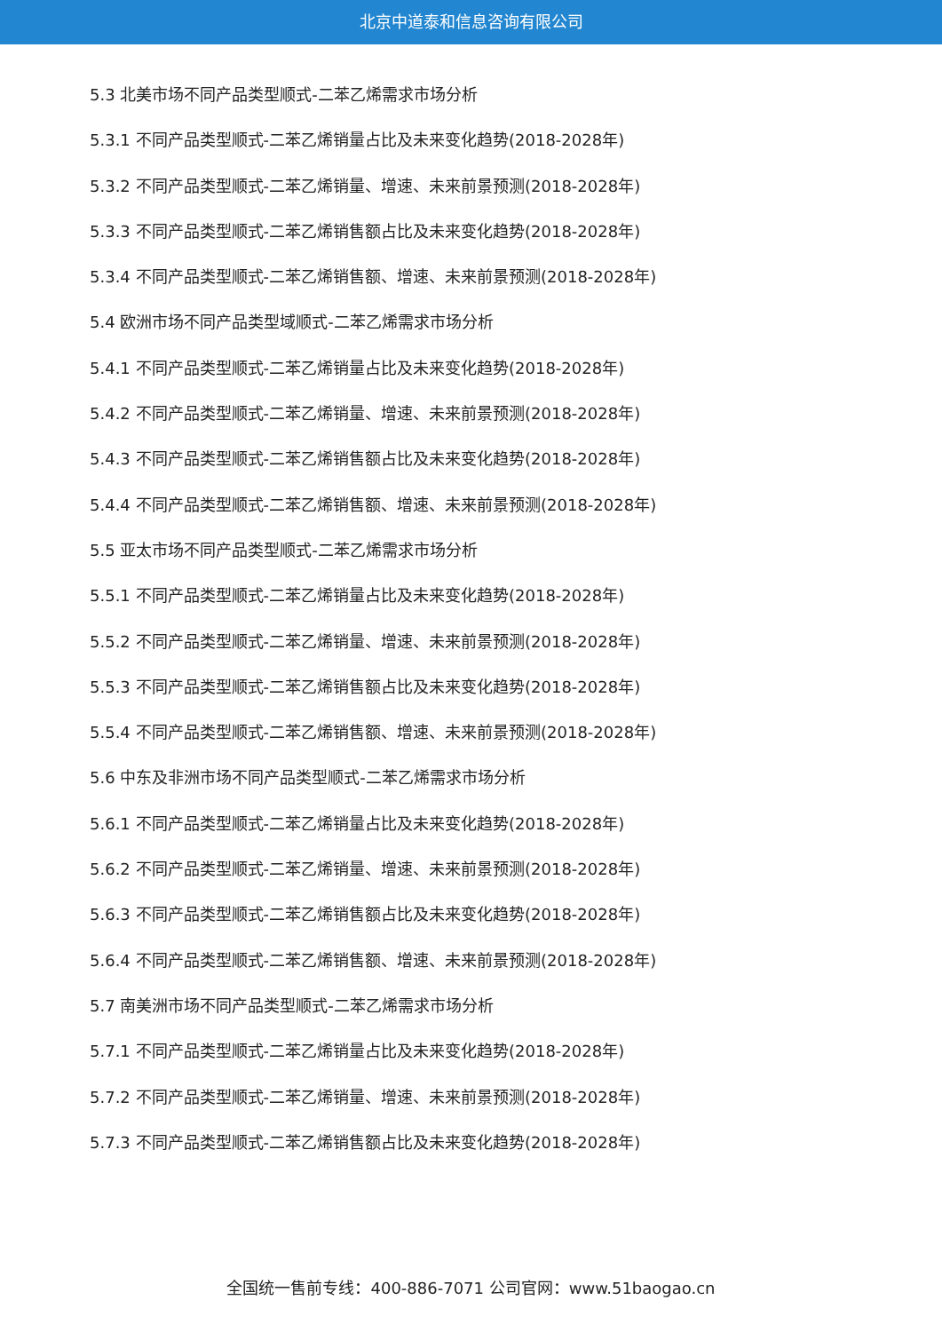北京中道泰和信息咨询有限公司
5.3 北美市场不同产品类型顺式-二苯乙烯需求市场分析
5.3.1 不同产品类型顺式-二苯乙烯销量占比及未来变化趋势(2018-2028年)
5.3.2 不同产品类型顺式-二苯乙烯销量、增速、未来前景预测(2018-2028年)
5.3.3 不同产品类型顺式-二苯乙烯销售额占比及未来变化趋势(2018-2028年)
5.3.4 不同产品类型顺式-二苯乙烯销售额、增速、未来前景预测(2018-2028年)
5.4 欧洲市场不同产品类型域顺式-二苯乙烯需求市场分析
5.4.1 不同产品类型顺式-二苯乙烯销量占比及未来变化趋势(2018-2028年)
5.4.2 不同产品类型顺式-二苯乙烯销量、增速、未来前景预测(2018-2028年)
5.4.3 不同产品类型顺式-二苯乙烯销售额占比及未来变化趋势(2018-2028年)
5.4.4 不同产品类型顺式-二苯乙烯销售额、增速、未来前景预测(2018-2028年)
5.5 亚太市场不同产品类型顺式-二苯乙烯需求市场分析
5.5.1 不同产品类型顺式-二苯乙烯销量占比及未来变化趋势(2018-2028年)
5.5.2 不同产品类型顺式-二苯乙烯销量、增速、未来前景预测(2018-2028年)
5.5.3 不同产品类型顺式-二苯乙烯销售额占比及未来变化趋势(2018-2028年)
5.5.4 不同产品类型顺式-二苯乙烯销售额、增速、未来前景预测(2018-2028年)
5.6 中东及非洲市场不同产品类型顺式-二苯乙烯需求市场分析
5.6.1 不同产品类型顺式-二苯乙烯销量占比及未来变化趋势(2018-2028年)
5.6.2 不同产品类型顺式-二苯乙烯销量、增速、未来前景预测(2018-2028年)
5.6.3 不同产品类型顺式-二苯乙烯销售额占比及未来变化趋势(2018-2028年)
5.6.4 不同产品类型顺式-二苯乙烯销售额、增速、未来前景预测(2018-2028年)
5.7 南美洲市场不同产品类型顺式-二苯乙烯需求市场分析
5.7.1 不同产品类型顺式-二苯乙烯销量占比及未来变化趋势(2018-2028年)
5.7.2 不同产品类型顺式-二苯乙烯销量、增速、未来前景预测(2018-2028年)
5.7.3 不同产品类型顺式-二苯乙烯销售额占比及未来变化趋势(2018-2028年)
全国统一售前专线：400-886-7071 公司官网：www.51baogao.cn